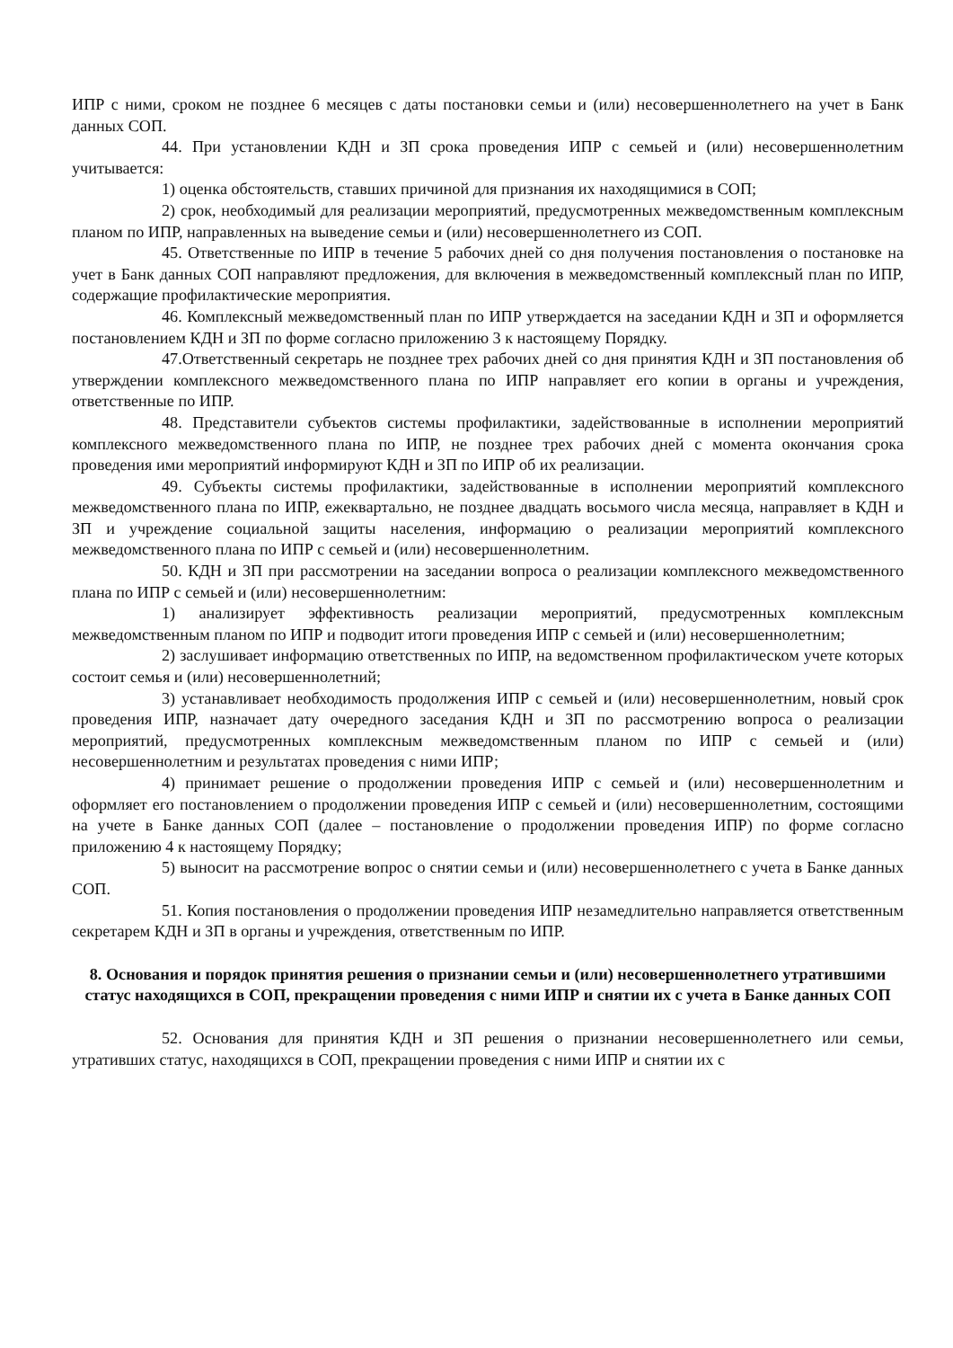ИПР с ними, сроком не позднее 6 месяцев с даты постановки семьи и (или) несовершеннолетнего на учет в Банк данных СОП.
44. При установлении КДН и ЗП срока проведения ИПР с семьей и (или) несовершеннолетним учитывается:
1) оценка обстоятельств, ставших причиной для признания их находящимися в СОП;
2) срок, необходимый для реализации мероприятий, предусмотренных межведомственным комплексным планом по ИПР, направленных на выведение семьи и (или) несовершеннолетнего из СОП.
45. Ответственные по ИПР в течение 5 рабочих дней со дня получения постановления о постановке на учет в Банк данных СОП направляют предложения, для включения в межведомственный комплексный план по ИПР, содержащие профилактические мероприятия.
46. Комплексный межведомственный план по ИПР утверждается на заседании КДН и ЗП и оформляется постановлением КДН и ЗП по форме согласно приложению 3 к настоящему Порядку.
47.Ответственный секретарь не позднее трех рабочих дней со дня принятия КДН и ЗП постановления об утверждении комплексного межведомственного плана по ИПР направляет его копии в органы и учреждения, ответственные по ИПР.
48. Представители субъектов системы профилактики, задействованные в исполнении мероприятий комплексного межведомственного плана по ИПР, не позднее трех рабочих дней с момента окончания срока проведения ими мероприятий информируют КДН и ЗП по ИПР об их реализации.
49. Субъекты системы профилактики, задействованные в исполнении мероприятий комплексного межведомственного плана по ИПР, ежеквартально, не позднее двадцать восьмого числа месяца, направляет в КДН и ЗП и учреждение социальной защиты населения, информацию о реализации мероприятий комплексного межведомственного плана по ИПР с семьей и (или) несовершеннолетним.
50. КДН и ЗП при рассмотрении на заседании вопроса о реализации комплексного межведомственного плана по ИПР с семьей и (или) несовершеннолетним:
1) анализирует эффективность реализации мероприятий, предусмотренных комплексным межведомственным планом по ИПР и подводит итоги проведения ИПР с семьей и (или) несовершеннолетним;
2) заслушивает информацию ответственных по ИПР, на ведомственном профилактическом учете которых состоит семья и (или) несовершеннолетний;
3) устанавливает необходимость продолжения ИПР с семьей и (или) несовершеннолетним, новый срок проведения ИПР, назначает дату очередного заседания КДН и ЗП по рассмотрению вопроса о реализации мероприятий, предусмотренных комплексным межведомственным планом по ИПР с семьей и (или) несовершеннолетним и результатах проведения с ними ИПР;
4) принимает решение о продолжении проведения ИПР с семьей и (или) несовершеннолетним и оформляет его постановлением о продолжении проведения ИПР с семьей и (или) несовершеннолетним, состоящими на учете в Банке данных СОП (далее – постановление о продолжении проведения ИПР) по форме согласно приложению 4 к настоящему Порядку;
5) выносит на рассмотрение вопрос о снятии семьи и (или) несовершеннолетнего с учета в Банке данных СОП.
51. Копия постановления о продолжении проведения ИПР незамедлительно направляется ответственным секретарем КДН и ЗП в органы и учреждения, ответственным по ИПР.
8. Основания и порядок принятия решения о признании семьи и (или) несовершеннолетнего утратившими статус находящихся в СОП, прекращении проведения с ними ИПР и снятии их с учета в Банке данных СОП
52. Основания для принятия КДН и ЗП решения о признании несовершеннолетнего или семьи, утративших статус, находящихся в СОП, прекращении проведения с ними ИПР и снятии их с